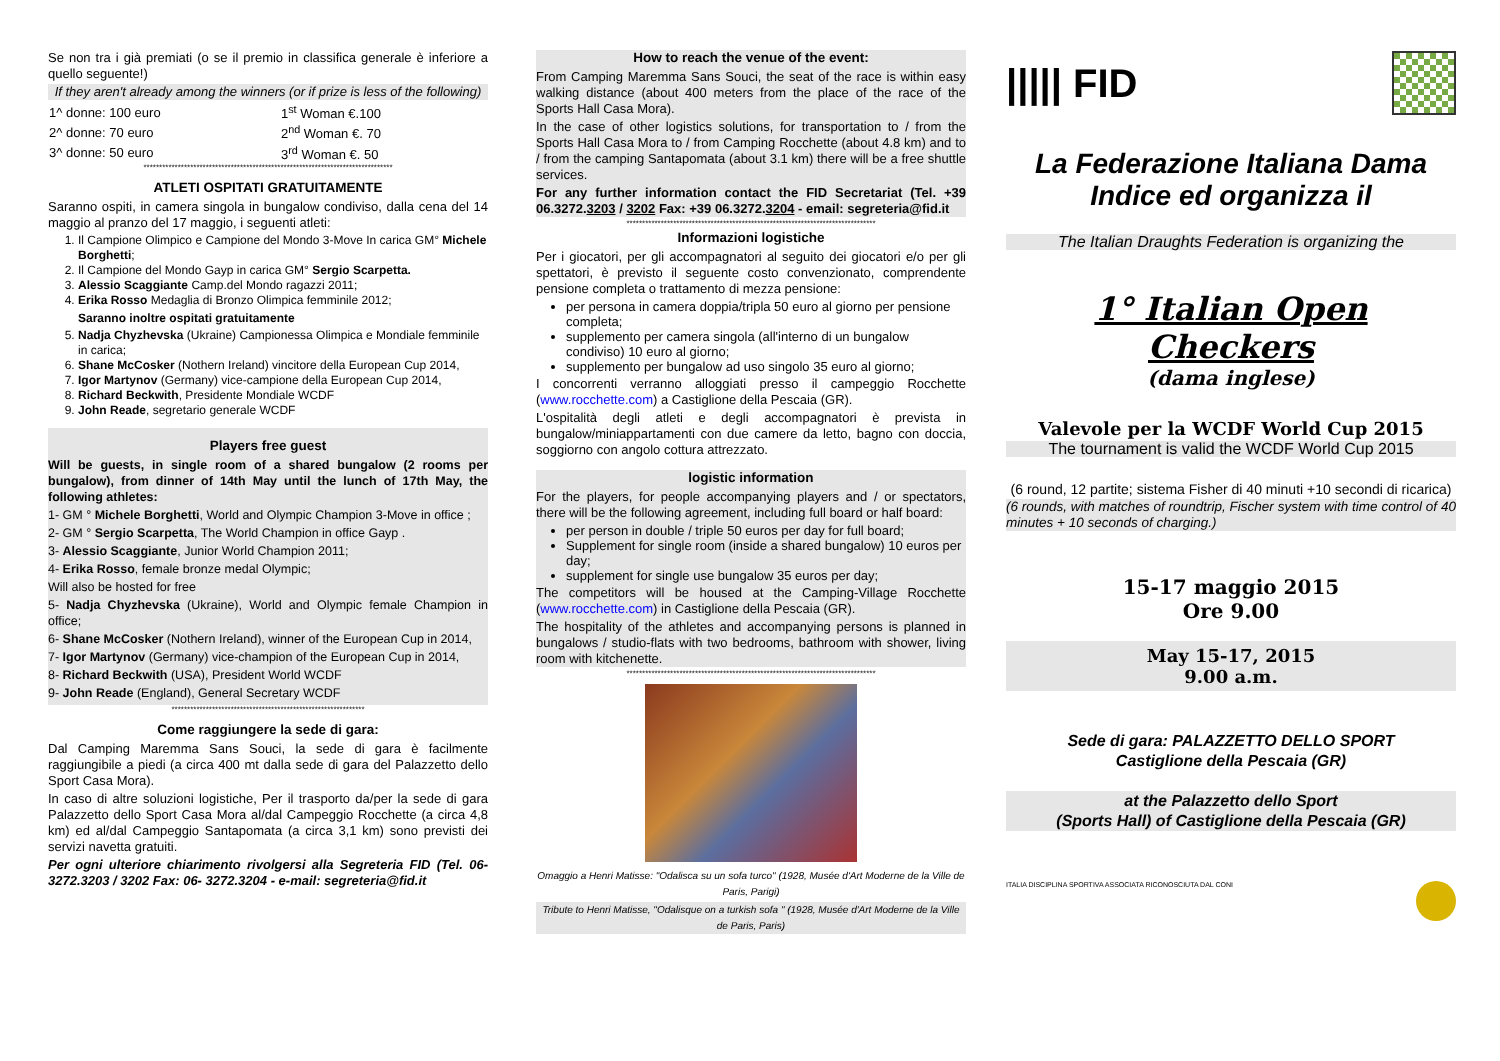Se non tra i già premiati (o se il premio in classifica generale è inferiore a quello seguente!)
If they aren't already among the winners (or if prize is less of the following)
| 1^ donne: 100 euro | 1<sup>st</sup> Woman €.100 |
| 2^ donne: 70 euro | 2<sup>nd</sup> Woman €. 70 |
| 3^ donne: 50 euro | 3<sup>rd</sup> Woman €. 50 |
********************************************************************************
ATLETI OSPITATI GRATUITAMENTE
Saranno ospiti, in camera singola in bungalow condiviso, dalla cena del 14 maggio al pranzo del 17 maggio, i seguenti atleti:
1. Il Campione Olimpico e Campione del Mondo 3-Move In carica GM° Michele Borghetti;
2. Il Campione del Mondo Gayp in carica GM° Sergio Scarpetta.
3. Alessio Scaggiante Camp.del Mondo ragazzi 2011;
4. Erika Rosso Medaglia di Bronzo Olimpica femminile 2012;
Saranno inoltre ospitati gratuitamente
5. Nadja Chyzhevska (Ukraine) Campionessa Olimpica e Mondiale femminile in carica;
6. Shane McCosker (Nothern Ireland) vincitore della European Cup 2014,
7. Igor Martynov (Germany) vice-campione della European Cup 2014,
8. Richard Beckwith, Presidente Mondiale WCDF
9. John Reade, segretario generale WCDF
Players free guest
Will be guests, in single room of a shared bungalow (2 rooms per bungalow), from dinner of 14th May until the lunch of 17th May, the following athletes:
1- GM ° Michele Borghetti, World and Olympic Champion 3-Move in office ;
2- GM ° Sergio Scarpetta, The World Champion in office Gayp .
3- Alessio Scaggiante, Junior World Champion 2011;
4- Erika Rosso, female bronze medal Olympic;
Will also be hosted for free
5- Nadja Chyzhevska (Ukraine), World and Olympic female Champion in office;
6- Shane McCosker (Nothern Ireland), winner of the European Cup in 2014,
7- Igor Martynov (Germany) vice-champion of the European Cup in 2014,
8- Richard Beckwith (USA), President World WCDF
9- John Reade (England), General Secretary WCDF
**************************************************************
Come raggiungere la sede di gara:
Dal Camping Maremma Sans Souci, la sede di gara è facilmente raggiungibile a piedi (a circa 400 mt dalla sede di gara del Palazzetto dello Sport Casa Mora).
In caso di altre soluzioni logistiche, Per il trasporto da/per la sede di gara Palazzetto dello Sport Casa Mora al/dal Campeggio Rocchette (a circa 4,8 km) ed al/dal Campeggio Santapomata (a circa 3,1 km) sono previsti dei servizi navetta gratuiti.
Per ogni ulteriore chiarimento rivolgersi alla Segreteria FID (Tel. 06-3272.3203 / 3202 Fax: 06- 3272.3204 - e-mail: segreteria@fid.it
How to reach the venue of the event:
From Camping Maremma Sans Souci, the seat of the race is within easy walking distance (about 400 meters from the place of the race of the Sports Hall Casa Mora).
In the case of other logistics solutions, for transportation to / from the Sports Hall Casa Mora to / from Camping Rocchette (about 4.8 km) and to / from the camping Santapomata (about 3.1 km) there will be a free shuttle services.
For any further information contact the FID Secretariat (Tel. +39 06.3272.3203 / 3202 Fax: +39 06.3272.3204 - email: segreteria@fid.it
********************************************************************************
Informazioni logistiche
Per i giocatori, per gli accompagnatori al seguito dei giocatori e/o per gli spettatori, è previsto il seguente costo convenzionato, comprendente pensione completa o trattamento di mezza pensione:
per persona in camera doppia/tripla 50 euro al giorno per pensione completa;
supplemento per camera singola (all'interno di un bungalow condiviso) 10 euro al giorno;
supplemento per bungalow ad uso singolo 35 euro al giorno;
I concorrenti verranno alloggiati presso il campeggio Rocchette (www.rocchette.com) a Castiglione della Pescaia (GR).
L'ospitalità degli atleti e degli accompagnatori è prevista in bungalow/miniappartamenti con due camere da letto, bagno con doccia, soggiorno con angolo cottura attrezzato.
logistic information
For the players, for people accompanying players and / or spectators, there will be the following agreement, including full board or half board:
per person in double / triple 50 euros per day for full board;
Supplement for single room (inside a shared bungalow) 10 euros per day;
supplement for single use bungalow 35 euros per day;
The competitors will be housed at the Camping-Village Rocchette (www.rocchette.com) in Castiglione della Pescaia (GR).
The hospitality of the athletes and accompanying persons is planned in bungalows / studio-flats with two bedrooms, bathroom with shower, living room with kitchenette.
********************************************************************************
Omaggio a Henri Matisse: "Odalisca su un sofa turco" (1928, Musée d'Art Moderne de la Ville de Paris, Parigi)
Tribute to Henri Matisse, "Odalisque on a turkish sofa " (1928, Musée d'Art Moderne de la Ville de Paris, Paris)
||||| FID
La Federazione Italiana Dama
Indice ed organizza il
The Italian Draughts Federation is organizing the
1° Italian Open Checkers
(dama inglese)
Valevole per la WCDF World Cup 2015
The tournament is valid the WCDF World Cup 2015
(6 round, 12 partite; sistema Fisher di 40 minuti +10 secondi di ricarica)
(6 rounds, with matches of roundtrip, Fischer system with time control of 40 minutes + 10 seconds of charging.)
15-17 maggio 2015
Ore 9.00
May 15-17, 2015
9.00 a.m.
Sede di gara: PALAZZETTO DELLO SPORT
Castiglione della Pescaia (GR)
at the Palazzetto dello Sport
(Sports Hall) of Castiglione della Pescaia (GR)
ITALIA DISCIPLINA SPORTIVA ASSOCIATA RICONOSCIUTA DAL CONI